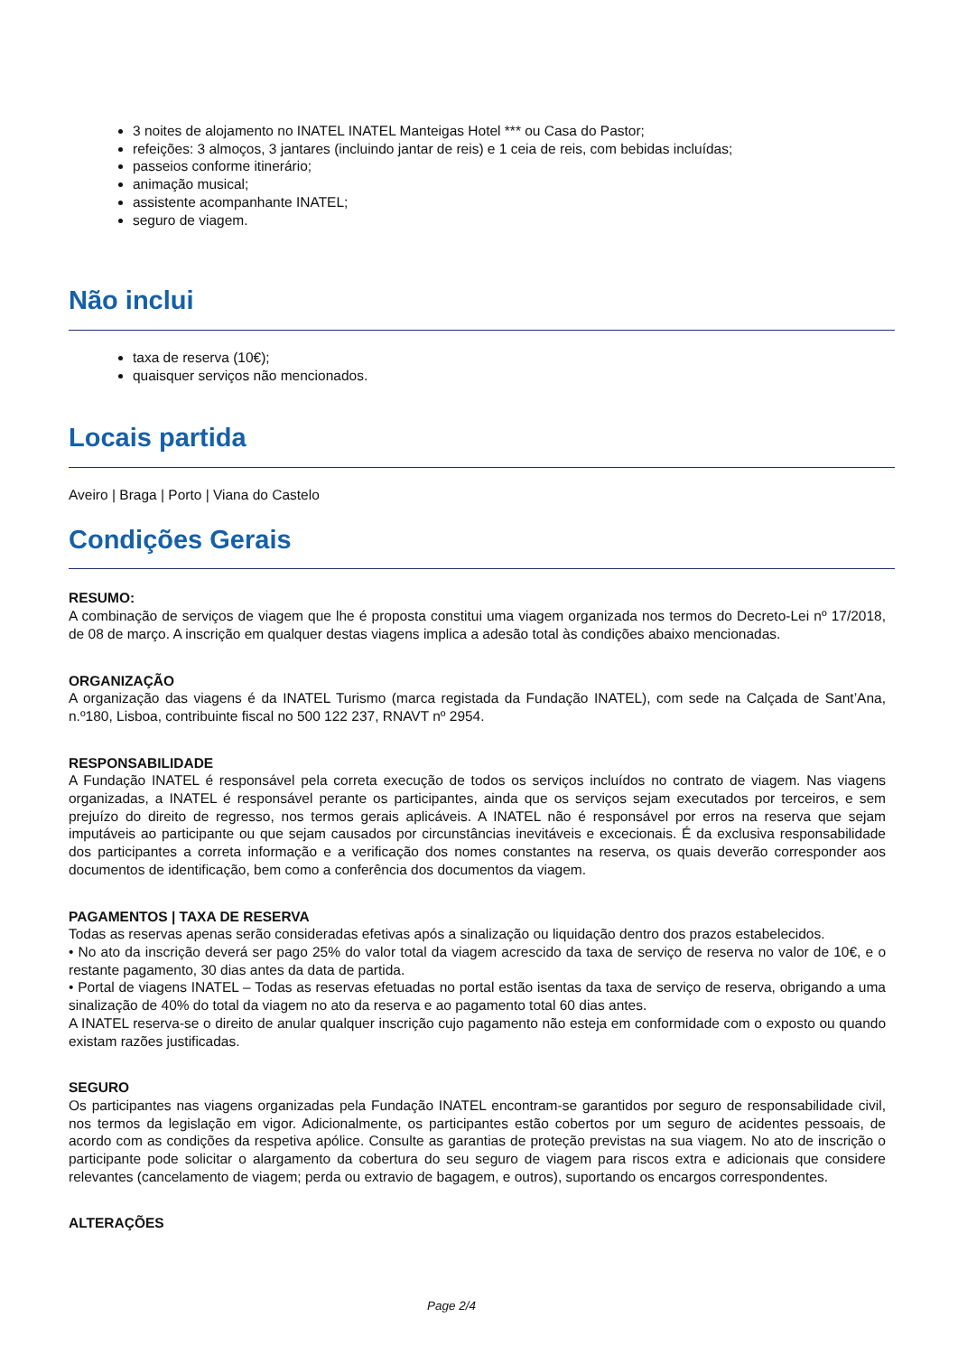3 noites de alojamento no INATEL INATEL Manteigas Hotel *** ou Casa do Pastor;
refeições: 3 almoços, 3 jantares (incluindo jantar de reis) e 1 ceia de reis, com bebidas incluídas;
passeios conforme itinerário;
animação musical;
assistente acompanhante INATEL;
seguro de viagem.
Não inclui
taxa de reserva (10€);
quaisquer serviços não mencionados.
Locais partida
Aveiro | Braga | Porto | Viana do Castelo
Condições Gerais
RESUMO:
A combinação de serviços de viagem que lhe é proposta constitui uma viagem organizada nos termos do Decreto-Lei nº 17/2018, de 08 de março. A inscrição em qualquer destas viagens implica a adesão total às condições abaixo mencionadas.
ORGANIZAÇÃO
A organização das viagens é da INATEL Turismo (marca registada da Fundação INATEL), com sede na Calçada de Sant’Ana, n.º180, Lisboa, contribuinte fiscal no 500 122 237, RNAVT nº 2954.
RESPONSABILIDADE
A Fundação INATEL é responsável pela correta execução de todos os serviços incluídos no contrato de viagem. Nas viagens organizadas, a INATEL é responsável perante os participantes, ainda que os serviços sejam executados por terceiros, e sem prejuízo do direito de regresso, nos termos gerais aplicáveis. A INATEL não é responsável por erros na reserva que sejam imputáveis ao participante ou que sejam causados por circunstâncias inevitáveis e excecionais. É da exclusiva responsabilidade dos participantes a correta informação e a verificação dos nomes constantes na reserva, os quais deverão corresponder aos documentos de identificação, bem como a conferência dos documentos da viagem.
PAGAMENTOS | TAXA DE RESERVA
Todas as reservas apenas serão consideradas efetivas após a sinalização ou liquidação dentro dos prazos estabelecidos.
• No ato da inscrição deverá ser pago 25% do valor total da viagem acrescido da taxa de serviço de reserva no valor de 10€, e o restante pagamento, 30 dias antes da data de partida.
• Portal de viagens INATEL – Todas as reservas efetuadas no portal estão isentas da taxa de serviço de reserva, obrigando a uma sinalização de 40% do total da viagem no ato da reserva e ao pagamento total 60 dias antes.
A INATEL reserva-se o direito de anular qualquer inscrição cujo pagamento não esteja em conformidade com o exposto ou quando existam razões justificadas.
SEGURO
Os participantes nas viagens organizadas pela Fundação INATEL encontram-se garantidos por seguro de responsabilidade civil, nos termos da legislação em vigor. Adicionalmente, os participantes estão cobertos por um seguro de acidentes pessoais, de acordo com as condições da respetiva apólice. Consulte as garantias de proteção previstas na sua viagem. No ato de inscrição o participante pode solicitar o alargamento da cobertura do seu seguro de viagem para riscos extra e adicionais que considere relevantes (cancelamento de viagem; perda ou extravio de bagagem, e outros), suportando os encargos correspondentes.
ALTERAÇÕES
Page 2/4